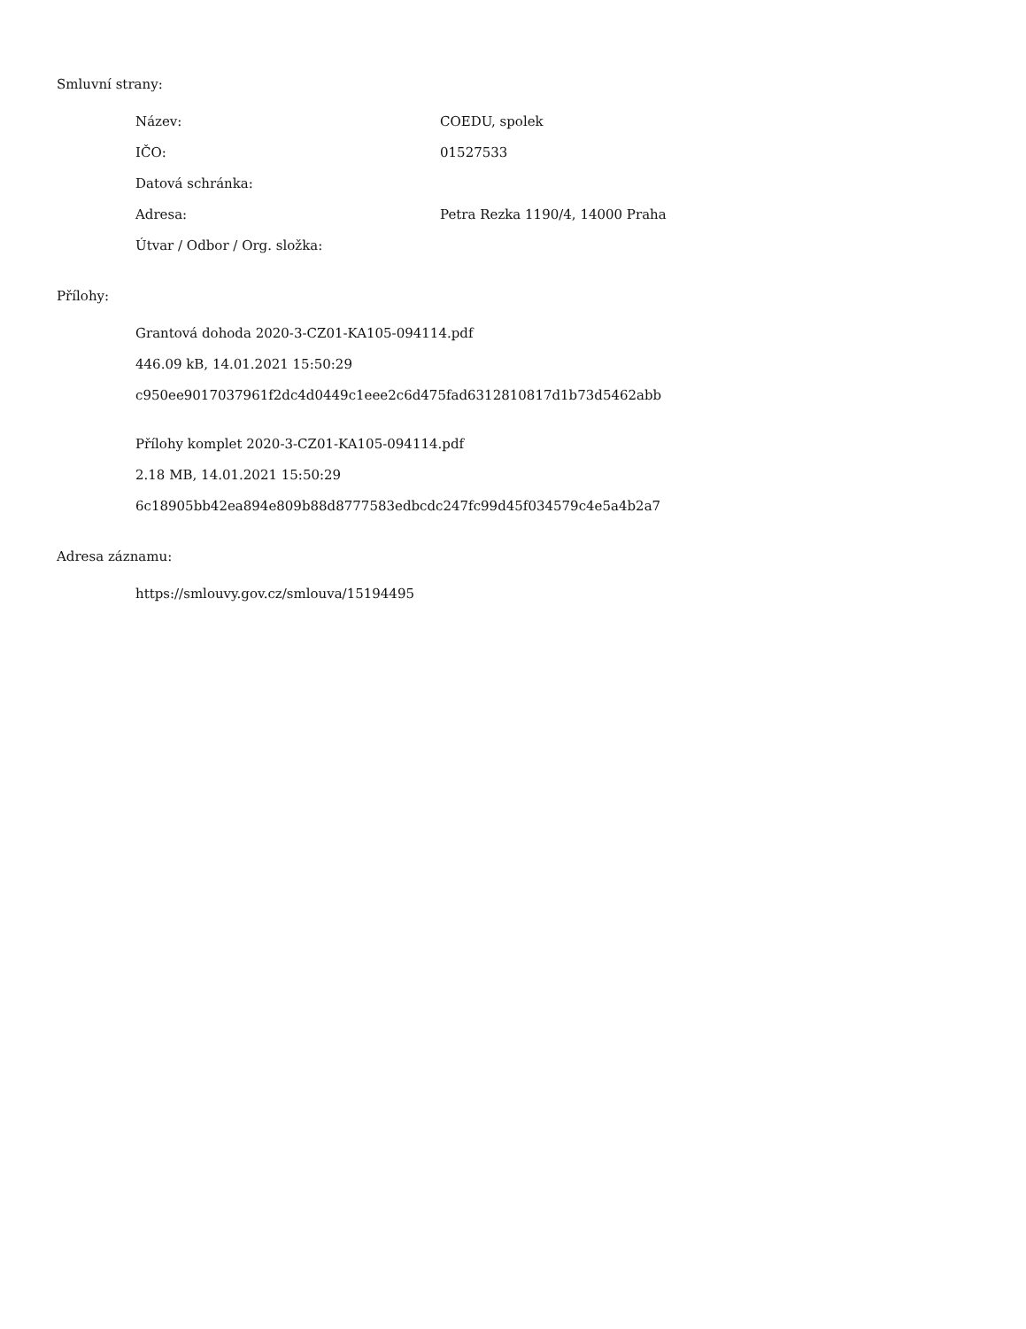Smluvní strany:
| Název: | COEDU, spolek |
| IČO: | 01527533 |
| Datová schránka: | |
| Adresa: | Petra Rezka 1190/4, 14000 Praha |
| Útvar / Odbor / Org. složka: | |
Přílohy:
Grantová dohoda 2020-3-CZ01-KA105-094114.pdf
446.09 kB, 14.01.2021 15:50:29
c950ee9017037961f2dc4d0449c1eee2c6d475fad6312810817d1b73d5462abb
Přílohy komplet 2020-3-CZ01-KA105-094114.pdf
2.18 MB, 14.01.2021 15:50:29
6c18905bb42ea894e809b88d8777583edbcdc247fc99d45f034579c4e5a4b2a7
Adresa záznamu:
https://smlouvy.gov.cz/smlouva/15194495